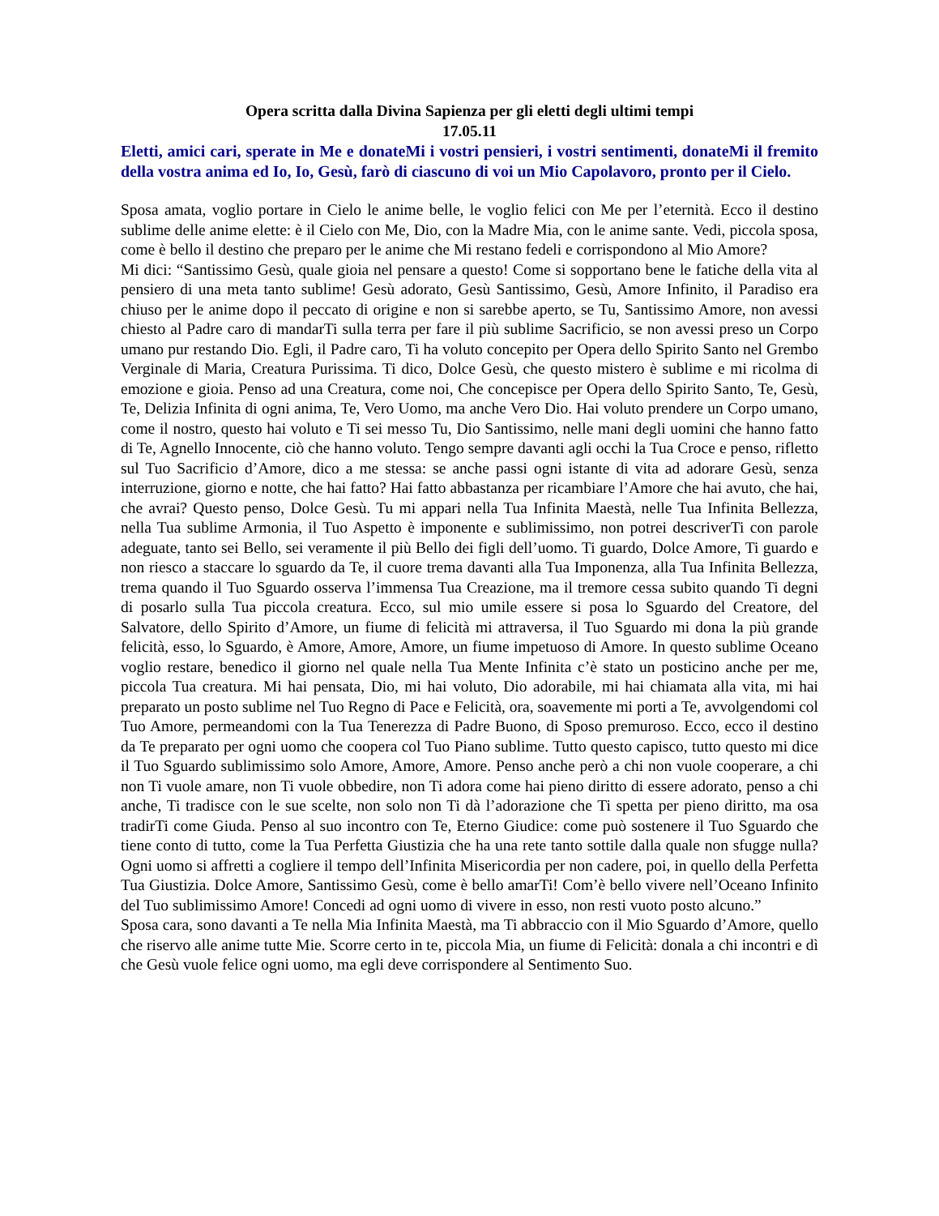Opera scritta dalla Divina Sapienza per gli eletti degli ultimi tempi
17.05.11
Eletti, amici cari, sperate in Me e donateMi i vostri pensieri, i vostri sentimenti, donateMi il fremito della vostra anima ed Io, Io, Gesù, farò di ciascuno di voi un Mio Capolavoro, pronto per il Cielo.
Sposa amata, voglio portare in Cielo le anime belle, le voglio felici con Me per l’eternità. Ecco il destino sublime delle anime elette: è il Cielo con Me, Dio, con la Madre Mia, con le anime sante. Vedi, piccola sposa, come è bello il destino che preparo per le anime che Mi restano fedeli e corrispondono al Mio Amore?
Mi dici: “Santissimo Gesù, quale gioia nel pensare a questo! Come si sopportano bene le fatiche della vita al pensiero di una meta tanto sublime! Gesù adorato, Gesù Santissimo, Gesù, Amore Infinito, il Paradiso era chiuso per le anime dopo il peccato di origine e non si sarebbe aperto, se Tu, Santissimo Amore, non avessi chiesto al Padre caro di mandarTi sulla terra per fare il più sublime Sacrificio, se non avessi preso un Corpo umano pur restando Dio. Egli, il Padre caro, Ti ha voluto concepito per Opera dello Spirito Santo nel Grembo Verginale di Maria, Creatura Purissima. Ti dico, Dolce Gesù, che questo mistero è sublime e mi ricolma di emozione e gioia. Penso ad una Creatura, come noi, Che concepisce per Opera dello Spirito Santo, Te, Gesù, Te, Delizia Infinita di ogni anima, Te, Vero Uomo, ma anche Vero Dio. Hai voluto prendere un Corpo umano, come il nostro, questo hai voluto e Ti sei messo Tu, Dio Santissimo, nelle mani degli uomini che hanno fatto di Te, Agnello Innocente, ciò che hanno voluto. Tengo sempre davanti agli occhi la Tua Croce e penso, rifletto sul Tuo Sacrificio d’Amore, dico a me stessa: se anche passi ogni istante di vita ad adorare Gesù, senza interruzione, giorno e notte, che hai fatto? Hai fatto abbastanza per ricambiare l’Amore che hai avuto, che hai, che avrai? Questo penso, Dolce Gesù. Tu mi appari nella Tua Infinita Maestà, nelle Tua Infinita Bellezza, nella Tua sublime Armonia, il Tuo Aspetto è imponente e sublimissimo, non potrei descriverTi con parole adeguate, tanto sei Bello, sei veramente il più Bello dei figli dell’uomo. Ti guardo, Dolce Amore, Ti guardo e non riesco a staccare lo sguardo da Te, il cuore trema davanti alla Tua Imponenza, alla Tua Infinita Bellezza, trema quando il Tuo Sguardo osserva l’immensa Tua Creazione, ma il tremore cessa subito quando Ti degni di posarlo sulla Tua piccola creatura. Ecco, sul mio umile essere si posa lo Sguardo del Creatore, del Salvatore, dello Spirito d’Amore, un fiume di felicità mi attraversa, il Tuo Sguardo mi dona la più grande felicità, esso, lo Sguardo, è Amore, Amore, Amore, un fiume impetuoso di Amore. In questo sublime Oceano voglio restare, benedico il giorno nel quale nella Tua Mente Infinita c’è stato un posticino anche per me, piccola Tua creatura. Mi hai pensata, Dio, mi hai voluto, Dio adorabile, mi hai chiamata alla vita, mi hai preparato un posto sublime nel Tuo Regno di Pace e Felicità, ora, soavemente mi porti a Te, avvolgendomi col Tuo Amore, permeandomi con la Tua Tenerezza di Padre Buono, di Sposo premuroso. Ecco, ecco il destino da Te preparato per ogni uomo che coopera col Tuo Piano sublime. Tutto questo capisco, tutto questo mi dice il Tuo Sguardo sublimissimo solo Amore, Amore, Amore. Penso anche però a chi non vuole cooperare, a chi non Ti vuole amare, non Ti vuole obbedire, non Ti adora come hai pieno diritto di essere adorato, penso a chi anche, Ti tradisce con le sue scelte, non solo non Ti dà l’adorazione che Ti spetta per pieno diritto, ma osa tradirTi come Giuda. Penso al suo incontro con Te, Eterno Giudice: come può sostenere il Tuo Sguardo che tiene conto di tutto, come la Tua Perfetta Giustizia che ha una rete tanto sottile dalla quale non sfugge nulla? Ogni uomo si affretti a cogliere il tempo dell’Infinita Misericordia per non cadere, poi, in quello della Perfetta Tua Giustizia. Dolce Amore, Santissimo Gesù, come è bello amarTi! Com’è bello vivere nell’Oceano Infinito del Tuo sublimissimo Amore! Concedi ad ogni uomo di vivere in esso, non resti vuoto posto alcuno.”
Sposa cara, sono davanti a Te nella Mia Infinita Maestà, ma Ti abbraccio con il Mio Sguardo d’Amore, quello che riservo alle anime tutte Mie. Scorre certo in te, piccola Mia, un fiume di Felicità: donala a chi incontri e dì che Gesù vuole felice ogni uomo, ma egli deve corrispondere al Sentimento Suo.